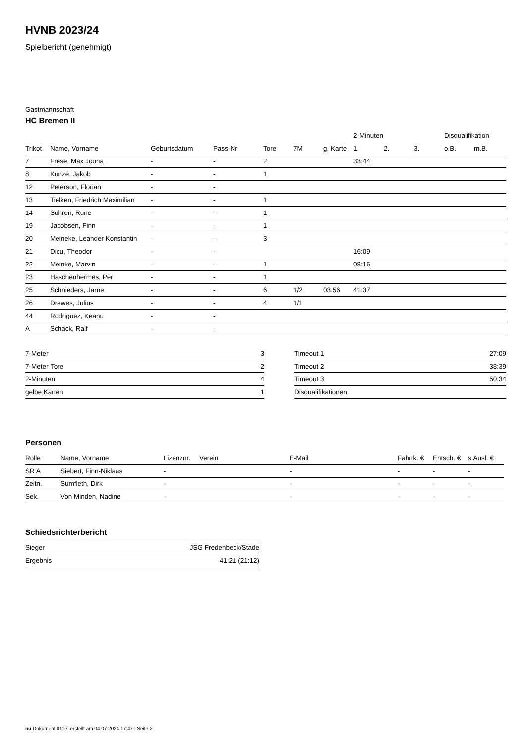HVNB 2023/24
Spielbericht (genehmigt)
Gastmannschaft
HC Bremen II
| | | | | | | | 2-Minuten | | | Disqualifikation | |
| --- | --- | --- | --- | --- | --- | --- | --- | --- | --- | --- | --- |
| Trikot | Name, Vorname | Geburtsdatum | Pass-Nr | Tore | 7M | g. Karte | 1. | 2. | 3. | o.B. | m.B. |
| 7 | Frese, Max Joona | - | - | 2 | | | 33:44 | | | | |
| 8 | Kunze, Jakob | - | - | 1 | | | | | | | |
| 12 | Peterson, Florian | - | - | | | | | | | | |
| 13 | Tielken, Friedrich Maximilian | - | - | 1 | | | | | | | |
| 14 | Suhren, Rune | - | - | 1 | | | | | | | |
| 19 | Jacobsen, Finn | - | - | 1 | | | | | | | |
| 20 | Meineke, Leander Konstantin | - | - | 3 | | | | | | | |
| 21 | Dicu, Theodor | - | - | | | | 16:09 | | | | |
| 22 | Meinke, Marvin | - | - | 1 | | | 08:16 | | | | |
| 23 | Haschenhermes, Per | - | - | 1 | | | | | | | |
| 25 | Schnieders, Jarne | - | - | 6 | 1/2 | 03:56 | 41:37 | | | | |
| 26 | Drewes, Julius | - | - | 4 | 1/1 | | | | | | |
| 44 | Rodriguez, Keanu | - | - | | | | | | | | |
| A | Schack, Ralf | - | - | | | | | | | | |
| 7-Meter | 3 |
| 7-Meter-Tore | 2 |
| 2-Minuten | 4 |
| gelbe Karten | 1 |
| Timeout 1 | 27:09 |
| Timeout 2 | 38:39 |
| Timeout 3 | 50:34 |
| Disqualifikationen | |
Personen
| Rolle | Name, Vorname | Lizenznr. | Verein | E-Mail | Fahrtk. € | Entsch. € | s.Ausl. € |
| --- | --- | --- | --- | --- | --- | --- | --- |
| SR A | Siebert, Finn-Niklaas | - | | - | - | - | - |
| Zeitn. | Sumfleth, Dirk | - | | - | - | - | - |
| Sek. | Von Minden, Nadine | - | | - | - | - | - |
Schiedsrichterbericht
| Sieger | JSG Fredenbeck/Stade |
| Ergebnis | 41:21 (21:12) |
nu.Dokument 011e, erstellt am 04.07.2024 17:47 | Seite 2